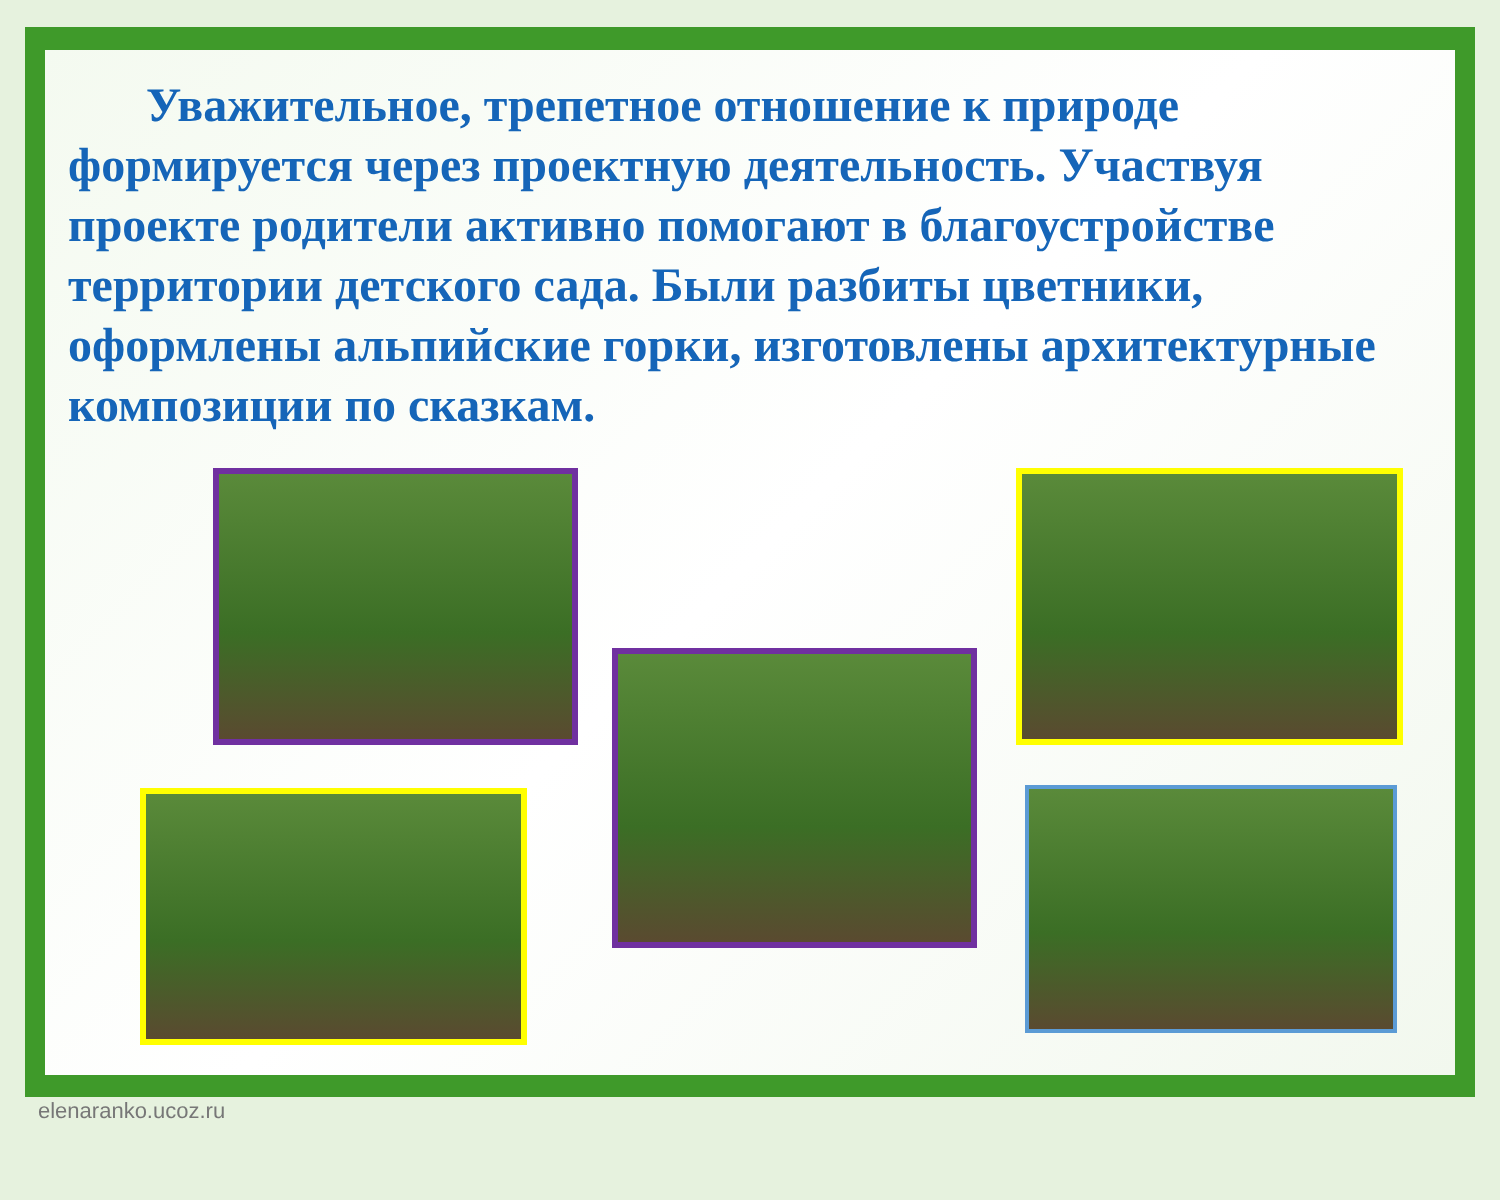Уважительное, трепетное отношение к природе формируется через проектную деятельность. Участвуя проекте родители активно помогают в благоустройстве территории детского сада. Были разбиты цветники, оформлены альпийские горки, изготовлены архитектурные композиции по сказкам.
elenaranko.ucoz.ru